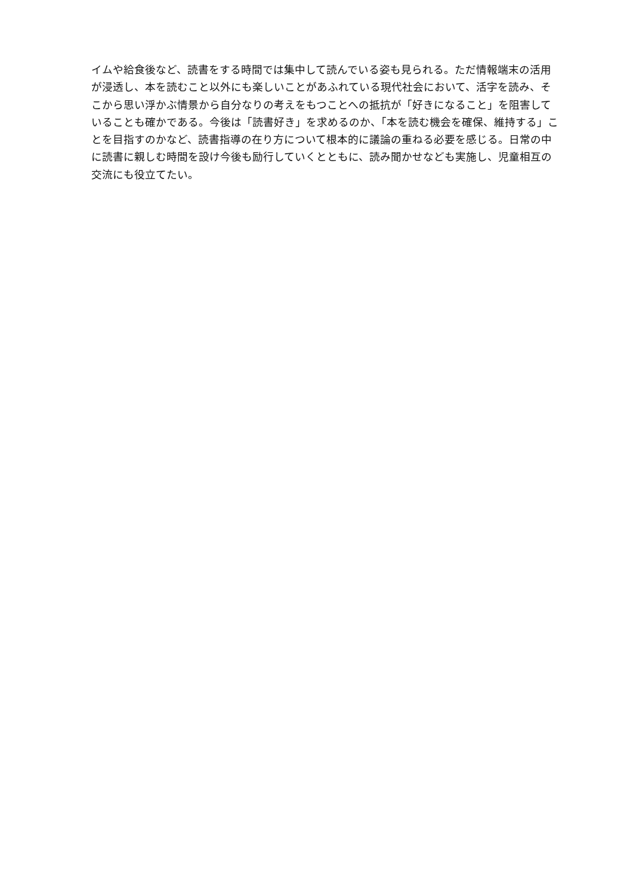イムや給食後など、読書をする時間では集中して読んでいる姿も見られる。ただ情報端末の活用
が浸透し、本を読むこと以外にも楽しいことがあふれている現代社会において、活字を読み、そ
こから思い浮かぶ情景から自分なりの考えをもつことへの抵抗が「好きになること」を阻害して
いることも確かである。今後は「読書好き」を求めるのか、「本を読む機会を確保、維持する」こ
とを目指すのかなど、読書指導の在り方について根本的に議論の重ねる必要を感じる。日常の中
に読書に親しむ時間を設け今後も励行していくとともに、読み聞かせなども実施し、児童相互の
交流にも役立てたい。